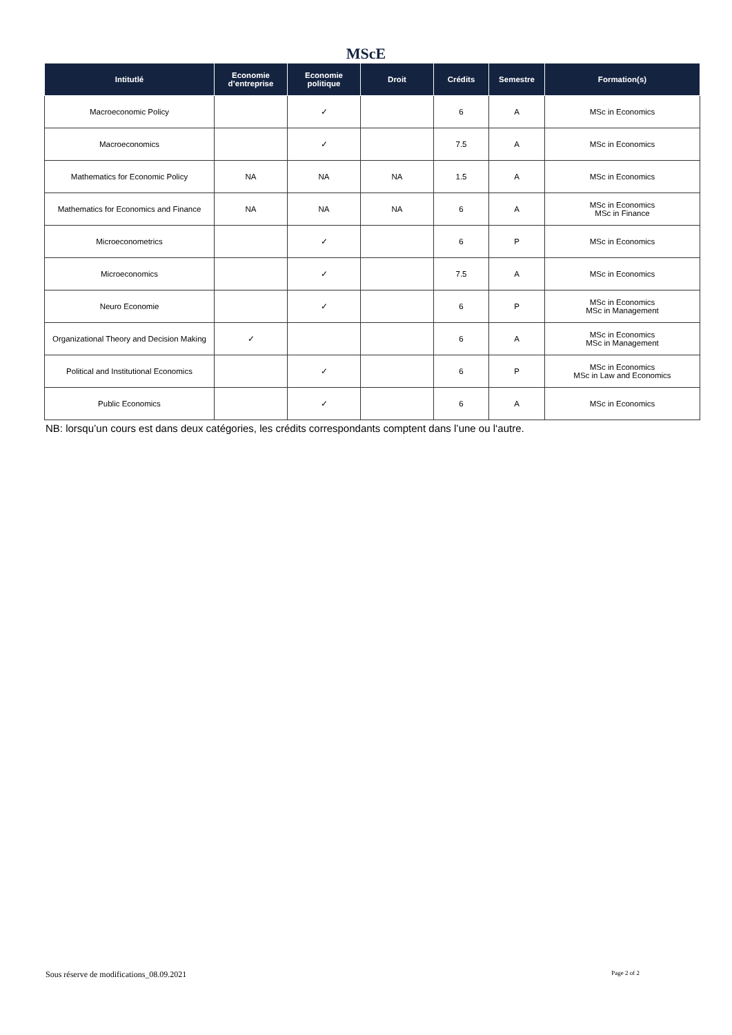MScE
| Intitutlé | Economie d’entreprise | Economie politique | Droit | Crédits | Semestre | Formation(s) |
| --- | --- | --- | --- | --- | --- | --- |
| Macroeconomic Policy | | ✓ | | 6 | A | MSc in Economics |
| Macroeconomics | | ✓ | | 7.5 | A | MSc in Economics |
| Mathematics for Economic Policy | NA | NA | NA | 1.5 | A | MSc in Economics |
| Mathematics for Economics and Finance | NA | NA | NA | 6 | A | MSc in Economics MSc in Finance |
| Microeconometrics | | ✓ | | 6 | P | MSc in Economics |
| Microeconomics | | ✓ | | 7.5 | A | MSc in Economics |
| Neuro Economie | | ✓ | | 6 | P | MSc in Economics MSc in Management |
| Organizational Theory and Decision Making | ✓ | | | 6 | A | MSc in Economics MSc in Management |
| Political and Institutional Economics | | ✓ | | 6 | P | MSc in Economics MSc in Law and Economics |
| Public Economics | | ✓ | | 6 | A | MSc in Economics |
NB: lorsqu’un cours est dans deux catégories, les crédits correspondants comptent dans l’une ou l‘autre.
Sous réserve de modifications_08.09.2021 Page 2 of 2